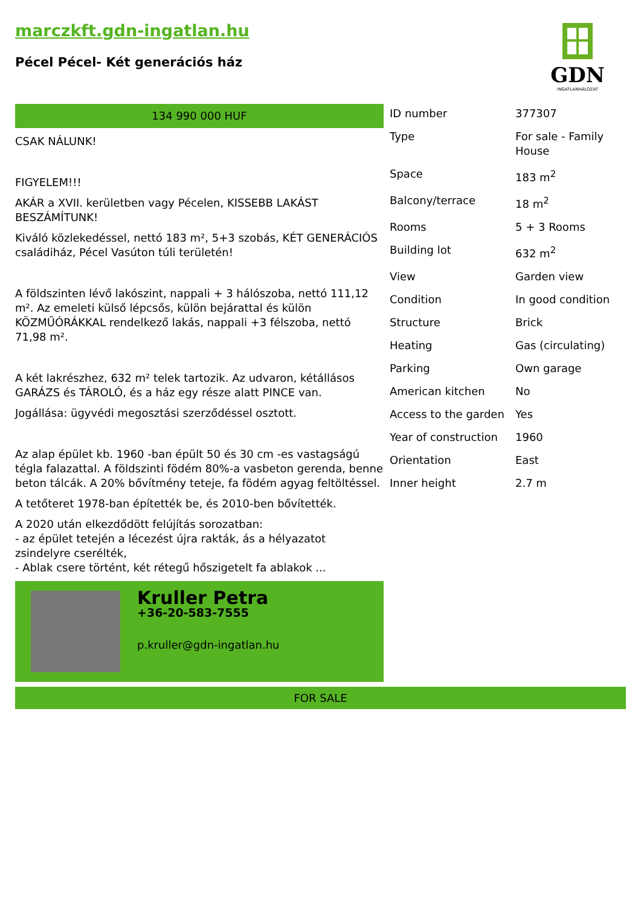marczkft.gdn-ingatlan.hu
Pécel Pécel- Két generációs ház
GDN
INGATLANHÁLÓZAT
134 990 000 HUF
CSAK NÁLUNK!
FIGYELEM!!!
AKÁR a XVII. kerületben vagy Pécelen, KISSEBB LAKÁST BESZÁMÍTUNK!
Kiváló közlekedéssel, nettó 183 m², 5+3 szobás, KÉT GENERÁCIÓS családiház, Pécel Vasúton túli területén!
A földszinten lévő lakószint, nappali + 3 hálószoba, nettó 111,12 m². Az emeleti külső lépcsős, külön bejárattal és külön KÖZMŰÓRÁKKAL rendelkező lakás, nappali +3 félszoba, nettó 71,98 m².
A két lakrészhez, 632 m² telek tartozik. Az udvaron, kétállásos GARÁZS és TÁROLÓ, és a ház egy része alatt PINCE van.
Jogállása: ügyvédi megosztási szerződéssel osztott.
Az alap épület kb. 1960 -ban épült 50 és 30 cm -es vastagságú tégla falazattal. A földszinti födém 80%-a vasbeton gerenda, benne beton tálcák. A 20% bővítmény teteje, fa födém agyag feltöltéssel.
A tetőteret 1978-ban építették be, és 2010-ben bővítették.
A 2020 után elkezdődött felújítás sorozatban:
- az épület tetején a lécezést újra rakták, ás a hélyazatot zsindelyre cserélték,
- Ablak csere történt, két rétegű hőszigetelt fa ablakok ...
Kruller Petra
+36-20-583-7555
p.kruller@gdn-ingatlan.hu
| ID number | 377307 |
| Type | For sale - Family House |
| Space | 183 m<sup>2</sup> |
| Balcony/terrace | 18 m<sup>2</sup> |
| Rooms | 5 + 3 Rooms |
| Building lot | 632 m<sup>2</sup> |
| View | Garden view |
| Condition | In good condition |
| Structure | Brick |
| Heating | Gas (circulating) |
| Parking | Own garage |
| American kitchen | No |
| Access to the garden | Yes |
| Year of construction | 1960 |
| Orientation | East |
| Inner height | 2.7 m |
FOR SALE